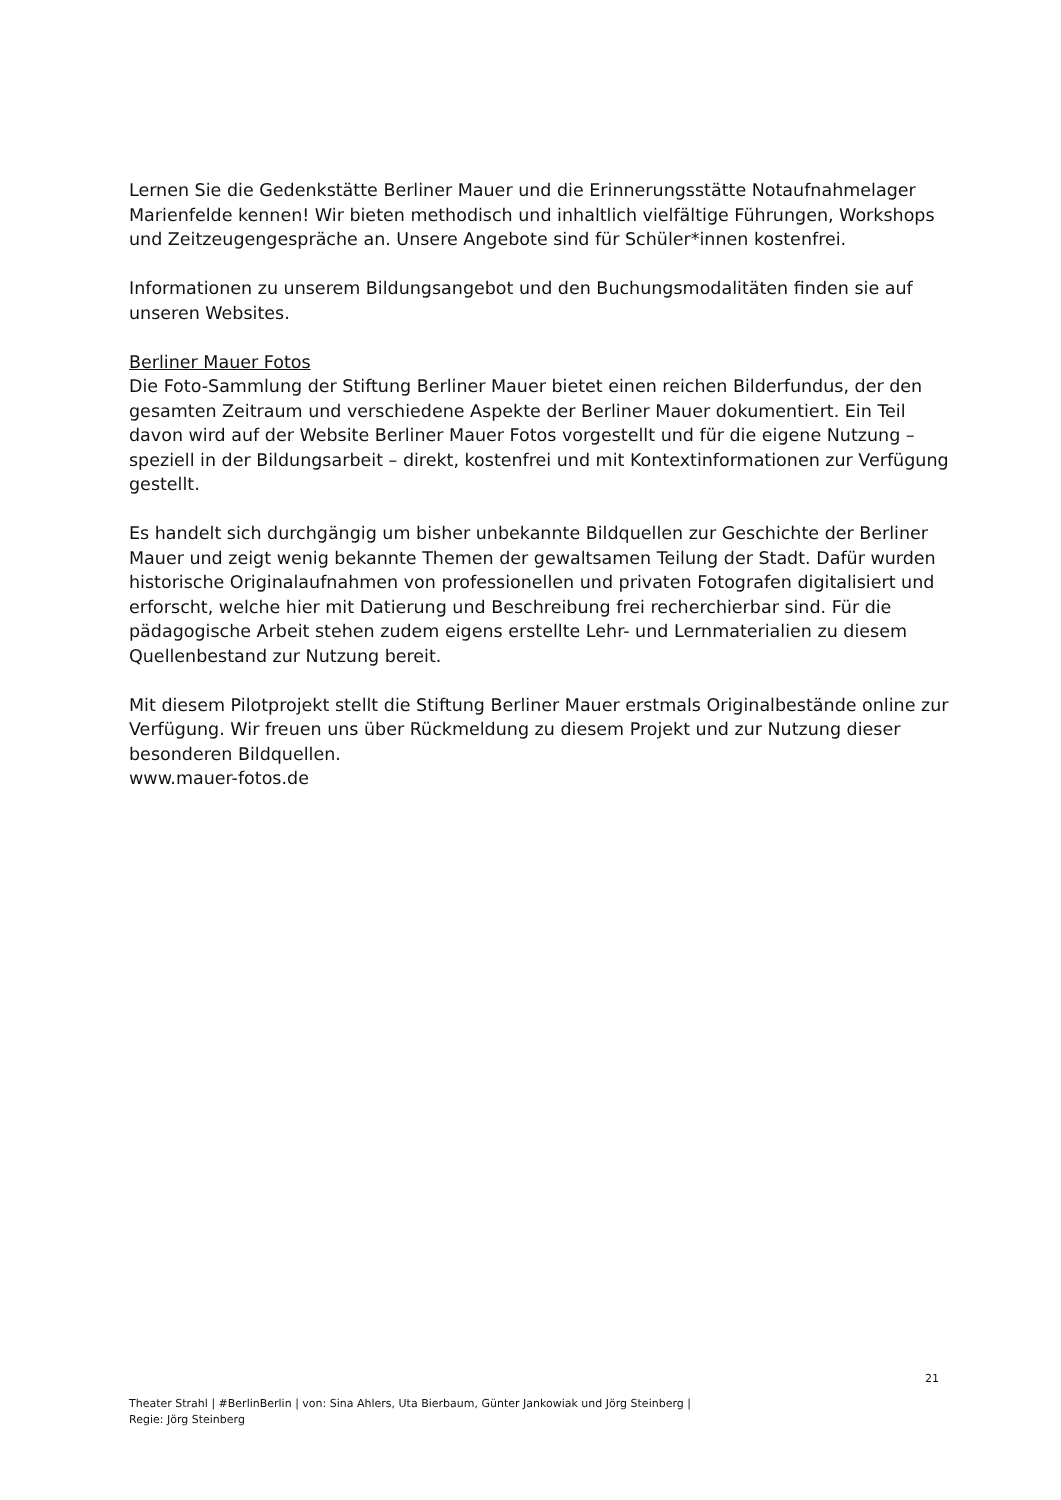Lernen Sie die Gedenkstätte Berliner Mauer und die Erinnerungsstätte Notaufnahmelager Marienfelde kennen! Wir bieten methodisch und inhaltlich vielfältige Führungen, Workshops und Zeitzeugengespräche an. Unsere Angebote sind für Schüler*innen kostenfrei.
Informationen zu unserem Bildungsangebot und den Buchungsmodalitäten finden sie auf unseren Websites.
Berliner Mauer Fotos
Die Foto-Sammlung der Stiftung Berliner Mauer bietet einen reichen Bilderfundus, der den gesamten Zeitraum und verschiedene Aspekte der Berliner Mauer dokumentiert. Ein Teil davon wird auf der Website Berliner Mauer Fotos vorgestellt und für die eigene Nutzung – speziell in der Bildungsarbeit – direkt, kostenfrei und mit Kontextinformationen zur Verfügung gestellt.
Es handelt sich durchgängig um bisher unbekannte Bildquellen zur Geschichte der Berliner Mauer und zeigt wenig bekannte Themen der gewaltsamen Teilung der Stadt. Dafür wurden historische Originalaufnahmen von professionellen und privaten Fotografen digitalisiert und erforscht, welche hier mit Datierung und Beschreibung frei recherchierbar sind. Für die pädagogische Arbeit stehen zudem eigens erstellte Lehr- und Lernmaterialien zu diesem Quellenbestand zur Nutzung bereit.
Mit diesem Pilotprojekt stellt die Stiftung Berliner Mauer erstmals Originalbestände online zur Verfügung. Wir freuen uns über Rückmeldung zu diesem Projekt und zur Nutzung dieser besonderen Bildquellen.
www.mauer-fotos.de
21
Theater Strahl | #BerlinBerlin | von: Sina Ahlers, Uta Bierbaum, Günter Jankowiak und Jörg Steinberg |
Regie: Jörg Steinberg